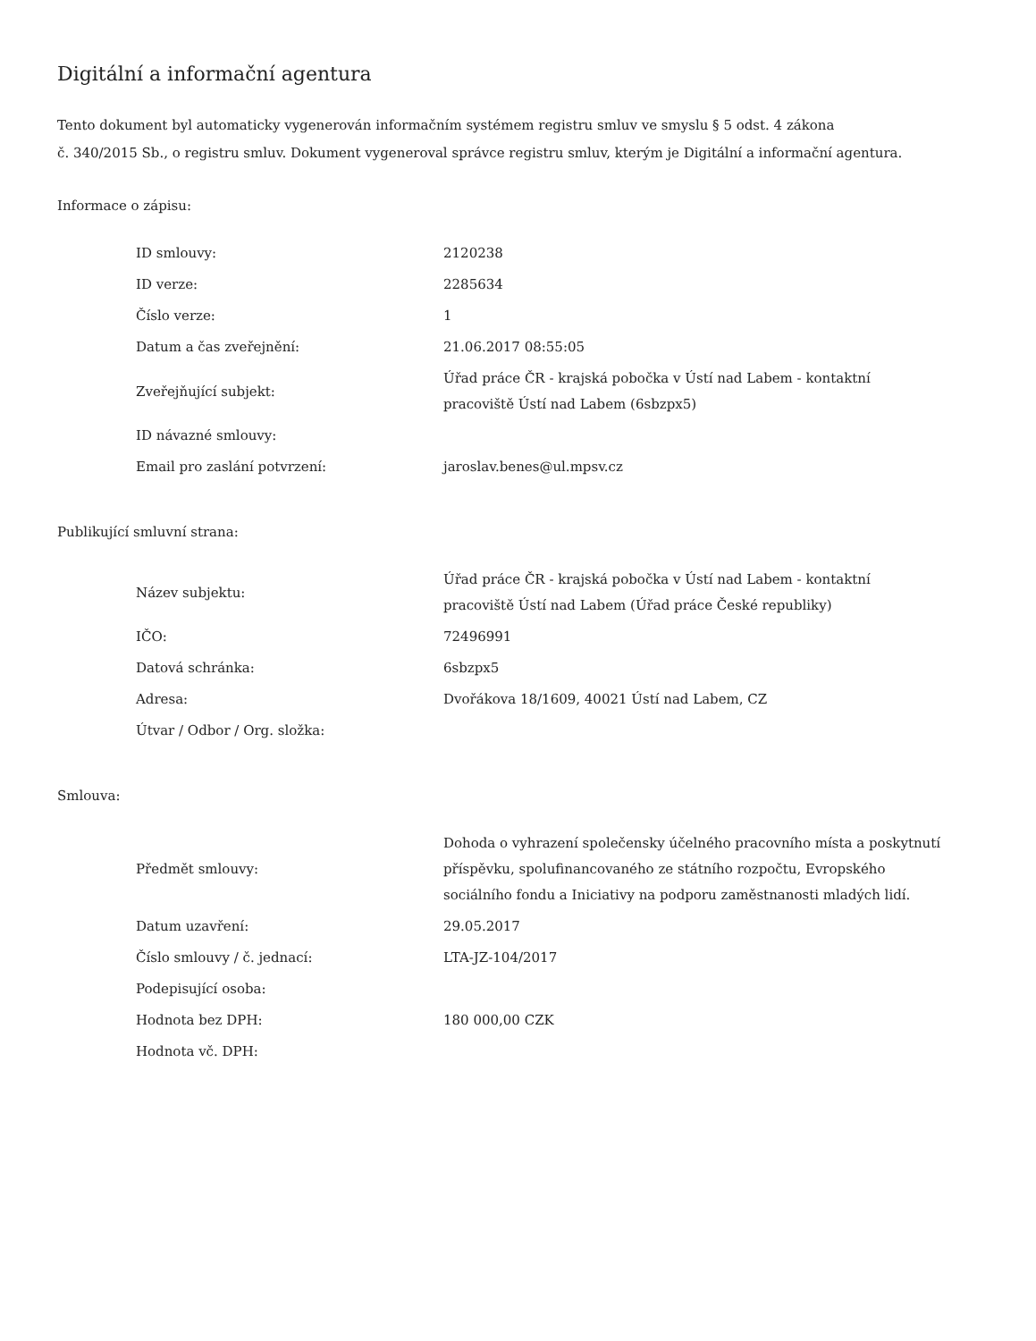Digitální a informační agentura
Tento dokument byl automaticky vygenerován informačním systémem registru smluv ve smyslu § 5 odst. 4 zákona
č. 340/2015 Sb., o registru smluv. Dokument vygeneroval správce registru smluv, kterým je Digitální a informační agentura.
Informace o zápisu:
| ID smlouvy: | 2120238 |
| ID verze: | 2285634 |
| Číslo verze: | 1 |
| Datum a čas zveřejnění: | 21.06.2017 08:55:05 |
| Zveřejňující subjekt: | Úřad práce ČR - krajská pobočka v Ústí nad Labem - kontaktní pracoviště Ústí nad Labem (6sbzpx5) |
| ID návazné smlouvy: | |
| Email pro zaslání potvrzení: | jaroslav.benes@ul.mpsv.cz |
Publikující smluvní strana:
| Název subjektu: | Úřad práce ČR - krajská pobočka v Ústí nad Labem - kontaktní pracoviště Ústí nad Labem (Úřad práce České republiky) |
| IČO: | 72496991 |
| Datová schránka: | 6sbzpx5 |
| Adresa: | Dvořákova 18/1609, 40021 Ústí nad Labem, CZ |
| Útvar / Odbor / Org. složka: | |
Smlouva:
| Předmět smlouvy: | Dohoda o vyhrazení společensky účelného pracovního místa a poskytnutí příspěvku, spolufinancovaného ze státního rozpočtu, Evropského sociálního fondu a Iniciativy na podporu zaměstnanosti mladých lidí. |
| Datum uzavření: | 29.05.2017 |
| Číslo smlouvy / č. jednací: | LTA-JZ-104/2017 |
| Podepisující osoba: | |
| Hodnota bez DPH: | 180 000,00 CZK |
| Hodnota vč. DPH: | |